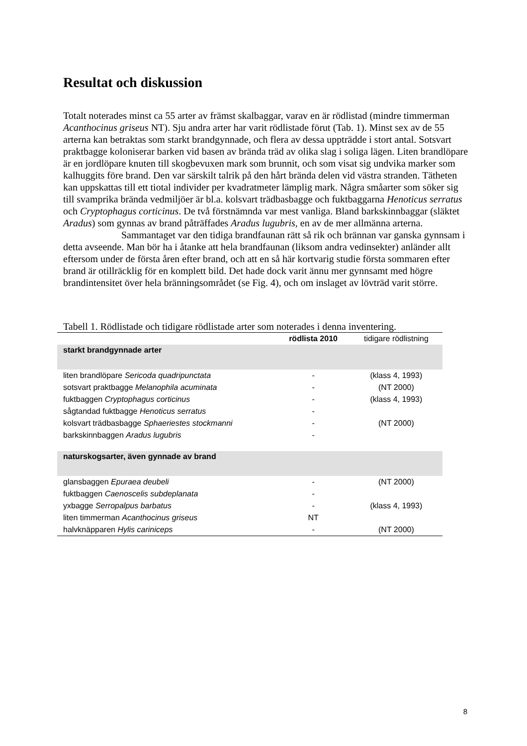Resultat och diskussion
Totalt noterades minst ca 55 arter av främst skalbaggar, varav en är rödlistad (mindre timmerman Acanthocinus griseus NT). Sju andra arter har varit rödlistade förut (Tab. 1). Minst sex av de 55 arterna kan betraktas som starkt brandgynnade, och flera av dessa uppträdde i stort antal. Sotsvart praktbagge koloniserar barken vid basen av brända träd av olika slag i soliga lägen. Liten brandlöpare är en jordlöpare knuten till skogbevuxen mark som brunnit, och som visat sig undvika marker som kalhuggits före brand. Den var särskilt talrik på den hårt brända delen vid västra stranden. Tätheten kan uppskattas till ett tiotal individer per kvadratmeter lämplig mark. Några småarter som söker sig till svamprika brända vedmiljöer är bl.a. kolsvart trädbasbagge och fuktbaggarna Henoticus serratus och Cryptophagus corticinus. De två förstnämnda var mest vanliga. Bland barkskinnbaggar (släktet Aradus) som gynnas av brand påträffades Aradus lugubris, en av de mer allmänna arterna.
Sammantaget var den tidiga brandfaunan rätt så rik och brännan var ganska gynnsam i detta avseende. Man bör ha i åtanke att hela brandfaunan (liksom andra vedinsekter) anländer allt eftersom under de första åren efter brand, och att en så här kortvarig studie första sommaren efter brand är otillräcklig för en komplett bild. Det hade dock varit ännu mer gynnsamt med högre brandintensitet över hela bränningsområdet (se Fig. 4), och om inslaget av lövträd varit större.
Tabell 1. Rödlistade och tidigare rödlistade arter som noterades i denna inventering.
| | rödlista 2010 | tidigare rödlistning |
| --- | --- | --- |
| starkt brandgynnade arter | | |
| liten brandlöpare Sericoda quadripunctata | - | (klass 4, 1993) |
| sotsvart praktbagge Melanophila acuminata | - | (NT 2000) |
| fuktbaggen Cryptophagus corticinus | - | (klass 4, 1993) |
| sågtandad fuktbagge Henoticus serratus | - | |
| kolsvart trädbasbagge Sphaeriestes stockmanni | - | (NT 2000) |
| barkskinnbaggen Aradus lugubris | - | |
| naturskogsarter, även gynnade av brand | | |
| glansbaggen Epuraea deubeli | - | (NT 2000) |
| fuktbaggen Caenoscelis subdeplanata | - | |
| yxbagge Serropalpus barbatus | - | (klass 4, 1993) |
| liten timmerman Acanthocinus griseus | NT | |
| halvknäpparen Hylis cariniceps | - | (NT 2000) |
8